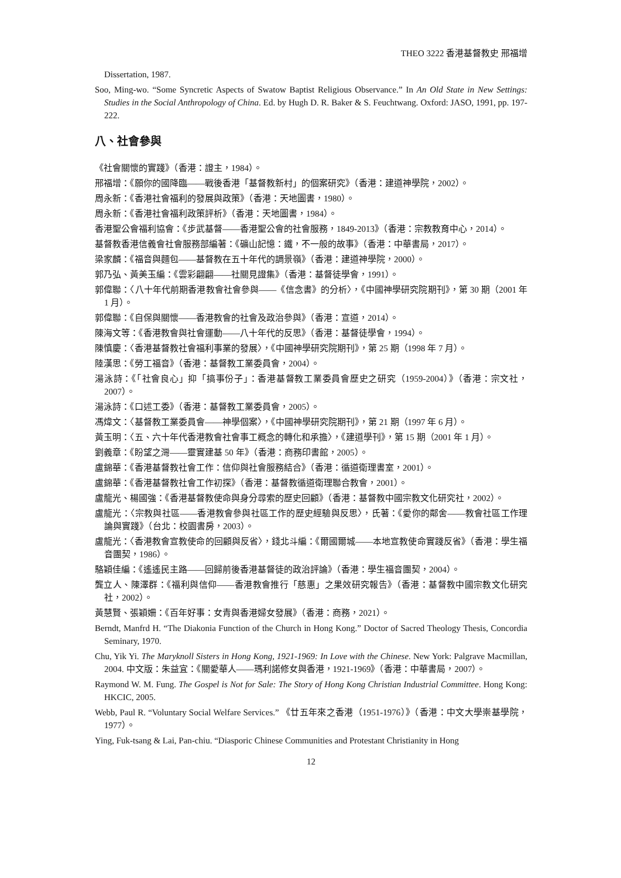THEO 3222 香港基督教史 邢福增
Dissertation, 1987.
Soo, Ming-wo. “Some Syncretic Aspects of Swatow Baptist Religious Observance.” In An Old State in New Settings: Studies in the Social Anthropology of China. Ed. by Hugh D. R. Baker & S. Feuchtwang. Oxford: JASO, 1991, pp. 197-222.
八、社會參與
《社會關懷的實踐》（香港：證主，1984）。
邢福增：《願你的國降臨——戰後香港「基督教新村」的個案研究》（香港：建道神學院，2002）。
周永新：《香港社會福利的發展與政策》（香港：天地圖書，1980）。
周永新：《香港社會福利政策評析》（香港：天地圖書，1984）。
香港聖公會福利協會：《步武基督——香港聖公會的社會服務，1849-2013》（香港：宗教教育中心，2014）。
基督教香港信義會社會服務部編著：《礦山記憶：鐵，不一般的故事》（香港：中華書局，2017）。
梁家麟：《福音與麵包——基督教在五十年代的調景嶺》（香港：建道神學院，2000）。
郭乃弘、黃美玉編：《雲彩翩翩——社關見證集》（香港：基督徒學會，1991）。
郭偉聯：〈八十年代前期香港教會社會參與——《信念書》的分析〉，《中國神學研究院期刊》，第 30 期（2001 年 1 月）。
郭偉聯：《自保與關懷——香港教會的社會及政治參與》（香港：宣道，2014）。
陳海文等：《香港教會與社會運動——八十年代的反思》（香港：基督徒學會，1994）。
陳慎慶：〈香港基督教社會福利事業的發展〉，《中國神學研究院期刊》，第 25 期（1998 年 7 月）。
陸漢思：《勞工福音》（香港：基督教工業委員會，2004）。
湯泳詩：《「社會良心」抑「搞事份子」：香港基督教工業委員會歷史之研究（1959-2004）》（香港：宗文社，2007）。
湯泳詩：《口述工委》（香港：基督教工業委員會，2005）。
馮煒文：〈基督教工業委員會——神學個案〉，《中國神學研究院期刊》，第 21 期（1997 年 6 月）。
黃玉明：〈五、六十年代香港教會社會事工概念的轉化和承擔〉，《建道學刊》，第 15 期（2001 年 1 月）。
劉義章：《盼望之灣——靈實建基 50 年》（香港：商務印書館，2005）。
盧錦華：《香港基督教社會工作：信仰與社會服務結合》（香港：循道衛理書室，2001）。
盧錦華：《香港基督教社會工作初探》（香港：基督教循道衛理聯合教會，2001）。
盧龍光、楊國強：《香港基督教使命與身分尋索的歷史回顧》（香港：基督教中國宗教文化研究社，2002）。
盧龍光：〈宗教與社區——香港教會參與社區工作的歷史經驗與反思〉，氏著：《愛你的鄰舍——教會社區工作理論與實踐》（台北：校園書房，2003）。
盧龍光：〈香港教會宣教使命的回顧與反省〉，錢北斗編：《爾國爾城——本地宣教使命實踐反省》（香港：學生福音團契，1986）。
駱穎佳編：《遙遙民主路——回歸前後香港基督徒的政治評論》（香港：學生福音團契，2004）。
龔立人、陳澤群：《福利與信仰——香港教會推行「慈惠」之果效研究報告》（香港：基督教中國宗教文化研究社，2002）。
黃慧賢、張穎姍：《百年好事：女青與香港婦女發展》（香港：商務，2021）。
Berndt, Manfrd H. “The Diakonia Function of the Church in Hong Kong.” Doctor of Sacred Theology Thesis, Concordia Seminary, 1970.
Chu, Yik Yi. The Maryknoll Sisters in Hong Kong, 1921-1969: In Love with the Chinese. New York: Palgrave Macmillan, 2004. 中文版：朱益宜：《關愛華人——瑪利諾修女與香港，1921-1969》（香港：中華書局，2007）。
Raymond W. M. Fung. The Gospel is Not for Sale: The Story of Hong Kong Christian Industrial Committee. Hong Kong: HKCIC, 2005.
Webb, Paul R. “Voluntary Social Welfare Services.” 《廿五年來之香港（1951-1976）》（香港：中文大學崇基學院，1977）。
Ying, Fuk-tsang & Lai, Pan-chiu. “Diasporic Chinese Communities and Protestant Christianity in Hong
12